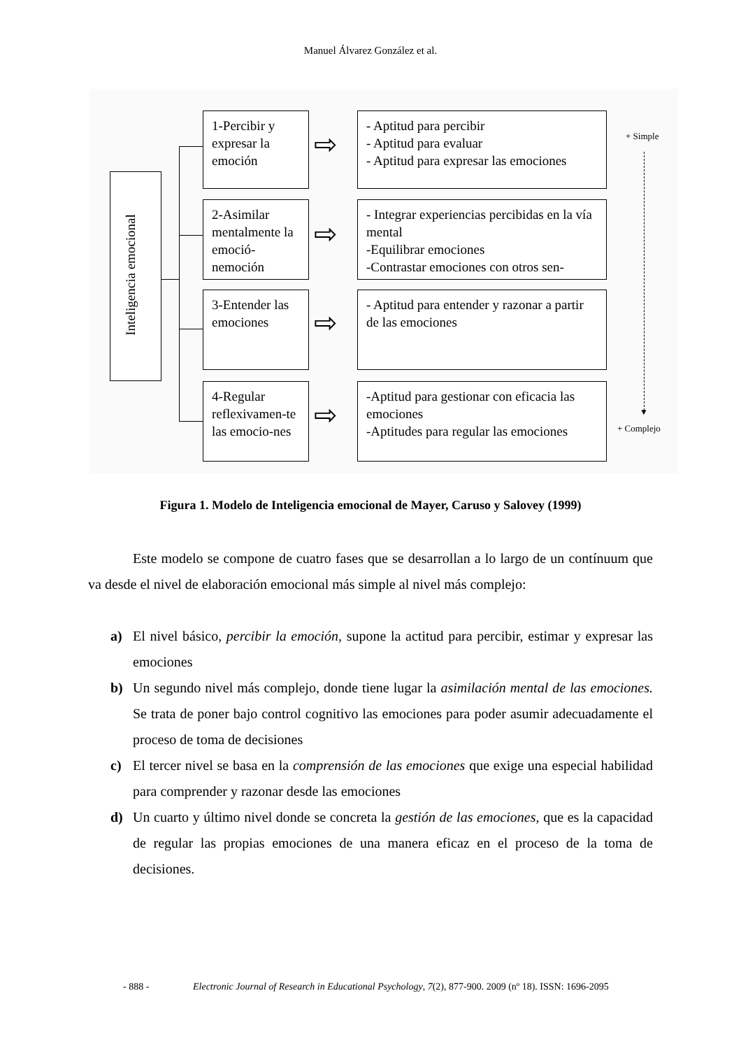Manuel Álvarez González et al.
Inteligencia emocional
1-Percibir y expresar la emoción
2-Asimilar mentalmente la emoció-nemoción
3-Entender las emociones
4-Regular reflexivamen-te las emocio-nes
⇨
⇨
⇨
⇨
- Aptitud para percibir
- Aptitud para evaluar
- Aptitud para expresar las emociones
- Integrar experiencias percibidas en la vía mental
-Equilibrar emociones
-Contrastar emociones con otros sen-
- Aptitud para entender y razonar a partir de las emociones
-Aptitud para gestionar con eficacia las emociones
-Aptitudes para regular las emociones
+ Simple
▼
+ Complejo
Figura 1. Modelo de Inteligencia emocional de Mayer, Caruso y Salovey (1999)
Este modelo se compone de cuatro fases que se desarrollan a lo largo de un contínuum que va desde el nivel de elaboración emocional más simple al nivel más complejo:
a) El nivel básico, percibir la emoción, supone la actitud para percibir, estimar y expresar las emociones
b) Un segundo nivel más complejo, donde tiene lugar la asimilación mental de las emociones. Se trata de poner bajo control cognitivo las emociones para poder asumir adecuadamente el proceso de toma de decisiones
c) El tercer nivel se basa en la comprensión de las emociones que exige una especial habilidad para comprender y razonar desde las emociones
d) Un cuarto y último nivel donde se concreta la gestión de las emociones, que es la capacidad de regular las propias emociones de una manera eficaz en el proceso de la toma de decisiones.
- 888 -
Electronic Journal of Research in Educational Psychology, 7(2), 877-900. 2009 (nº 18). ISSN: 1696-2095